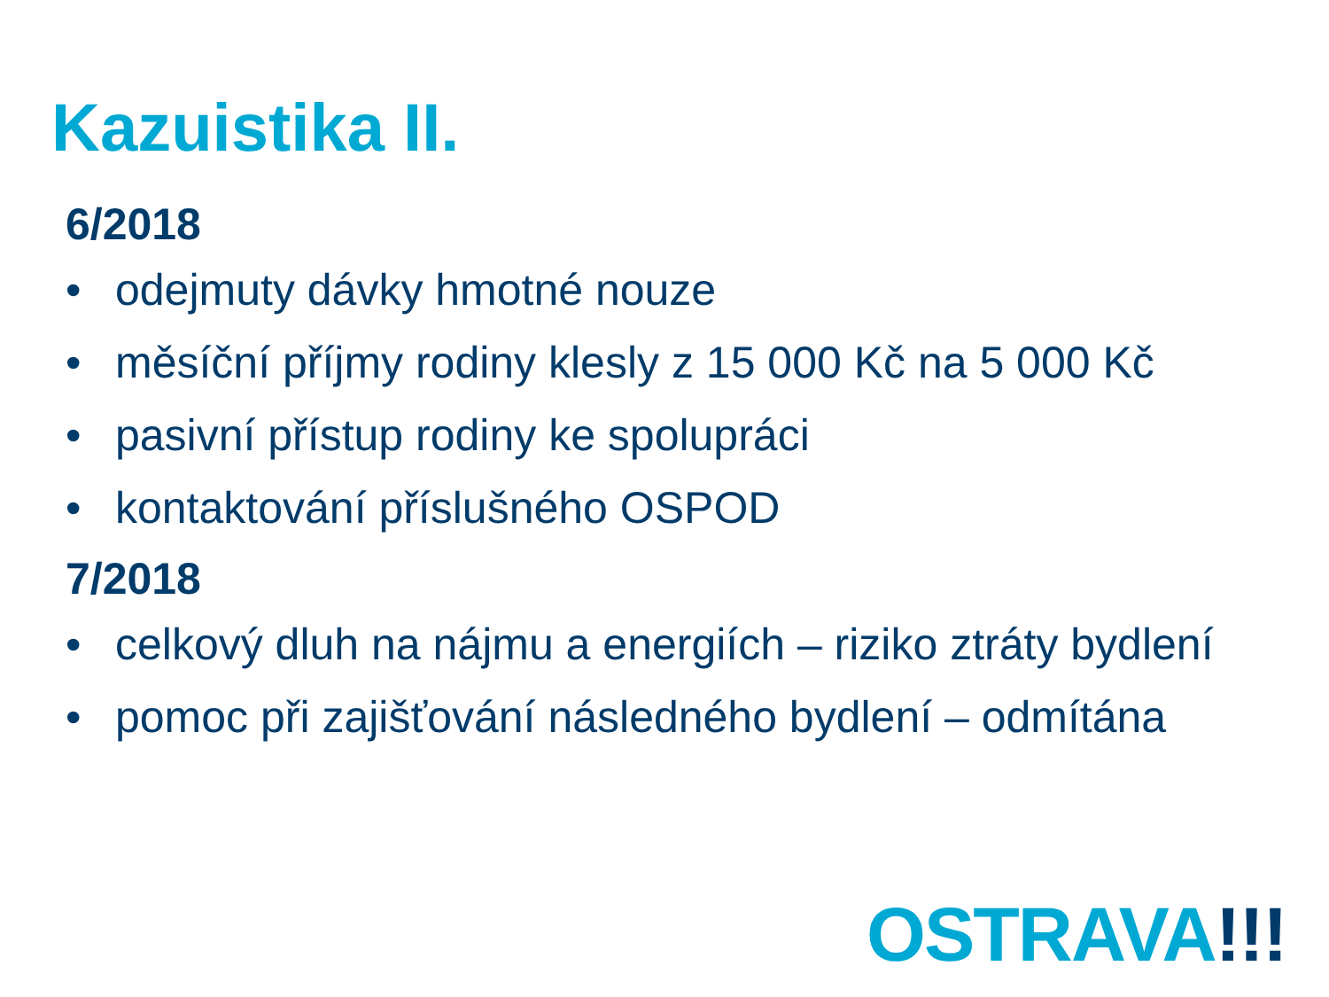Kazuistika II.
6/2018
• odejmuty dávky hmotné nouze
• měsíční příjmy rodiny klesly z 15 000 Kč na 5 000 Kč
• pasivní přístup rodiny ke spolupráci
• kontaktování příslušného OSPOD
7/2018
• celkový dluh na nájmu a energiích – riziko ztráty bydlení
• pomoc při zajišťování následného bydlení – odmítána
OSTRAVA!!!